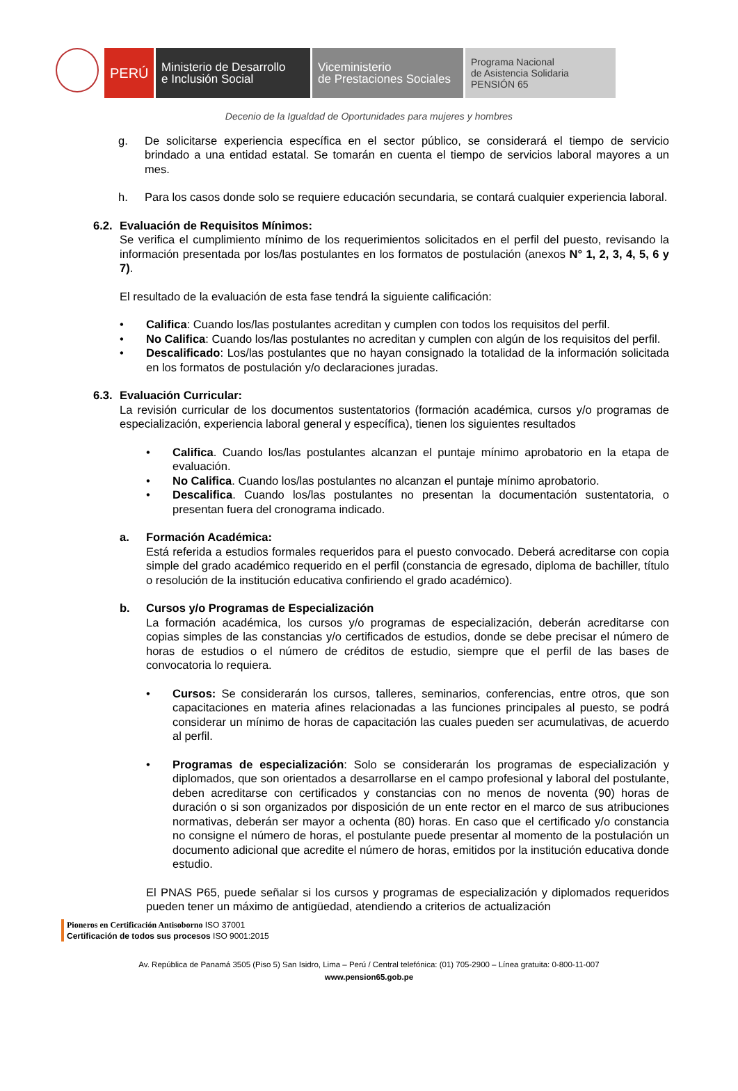PERÚ
Ministerio de Desarrollo
e Inclusión Social
Viceministerio
de Prestaciones Sociales
Programa Nacional
de Asistencia Solidaria
PENSIÓN 65
Decenio de la Igualdad de Oportunidades para mujeres y hombres
g. De solicitarse experiencia específica en el sector público, se considerará el tiempo de servicio brindado a una entidad estatal. Se tomarán en cuenta el tiempo de servicios laboral mayores a un mes.
h. Para los casos donde solo se requiere educación secundaria, se contará cualquier experiencia laboral.
6.2.
Evaluación de Requisitos Mínimos:
Se verifica el cumplimiento mínimo de los requerimientos solicitados en el perfil del puesto, revisando la información presentada por los/las postulantes en los formatos de postulación (anexos N° 1, 2, 3, 4, 5, 6 y 7).
El resultado de la evaluación de esta fase tendrá la siguiente calificación:
• Califica: Cuando los/las postulantes acreditan y cumplen con todos los requisitos del perfil.
• No Califica: Cuando los/las postulantes no acreditan y cumplen con algún de los requisitos del perfil.
• Descalificado: Los/las postulantes que no hayan consignado la totalidad de la información solicitada en los formatos de postulación y/o declaraciones juradas.
6.3.
Evaluación Curricular:
La revisión curricular de los documentos sustentatorios (formación académica, cursos y/o programas de especialización, experiencia laboral general y específica), tienen los siguientes resultados
• Califica. Cuando los/las postulantes alcanzan el puntaje mínimo aprobatorio en la etapa de evaluación.
• No Califica. Cuando los/las postulantes no alcanzan el puntaje mínimo aprobatorio.
• Descalifica. Cuando los/las postulantes no presentan la documentación sustentatoria, o presentan fuera del cronograma indicado.
a. Formación Académica:
Está referida a estudios formales requeridos para el puesto convocado. Deberá acreditarse con copia simple del grado académico requerido en el perfil (constancia de egresado, diploma de bachiller, título o resolución de la institución educativa confiriendo el grado académico).
b. Cursos y/o Programas de Especialización
La formación académica, los cursos y/o programas de especialización, deberán acreditarse con copias simples de las constancias y/o certificados de estudios, donde se debe precisar el número de horas de estudios o el número de créditos de estudio, siempre que el perfil de las bases de convocatoria lo requiera.
• Cursos: Se considerarán los cursos, talleres, seminarios, conferencias, entre otros, que son capacitaciones en materia afines relacionadas a las funciones principales al puesto, se podrá considerar un mínimo de horas de capacitación las cuales pueden ser acumulativas, de acuerdo al perfil.
• Programas de especialización: Solo se considerarán los programas de especialización y diplomados, que son orientados a desarrollarse en el campo profesional y laboral del postulante, deben acreditarse con certificados y constancias con no menos de noventa (90) horas de duración o si son organizados por disposición de un ente rector en el marco de sus atribuciones normativas, deberán ser mayor a ochenta (80) horas. En caso que el certificado y/o constancia no consigne el número de horas, el postulante puede presentar al momento de la postulación un documento adicional que acredite el número de horas, emitidos por la institución educativa donde estudio.
El PNAS P65, puede señalar si los cursos y programas de especialización y diplomados requeridos pueden tener un máximo de antigüedad, atendiendo a criterios de actualización
Pioneros en Certificación Antisoborno ISO 37001
Certificación de todos sus procesos ISO 9001:2015
Av. República de Panamá 3505 (Piso 5) San Isidro, Lima – Perú / Central telefónica: (01) 705-2900 – Línea gratuita: 0-800-11-007
www.pension65.gob.pe